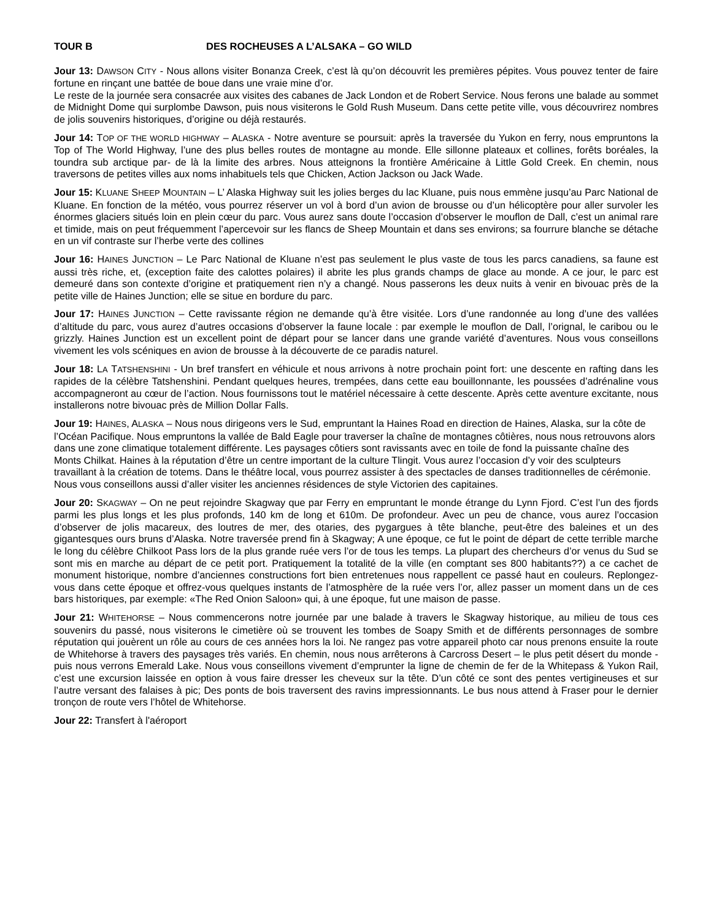TOUR B DES ROCHEUSES A L’ALSAKA – GO WILD
Jour 13: DAWSON CITY - Nous allons visiter Bonanza Creek, c’est là qu’on découvrit les premières pépites. Vous pouvez tenter de faire fortune en rinçant une battée de boue dans une vraie mine d’or.
Le reste de la journée sera consacrée aux visites des cabanes de Jack London et de Robert Service. Nous ferons une balade au sommet de Midnight Dome qui surplombe Dawson, puis nous visiterons le Gold Rush Museum. Dans cette petite ville, vous découvrirez nombres de jolis souvenirs historiques, d’origine ou déjà restaurés.
Jour 14: TOP OF THE WORLD HIGHWAY – ALASKA - Notre aventure se poursuit: après la traversée du Yukon en ferry, nous empruntons la Top of The World Highway, l’une des plus belles routes de montagne au monde. Elle sillonne plateaux et collines, forêts boréales, la toundra sub arctique par- de là la limite des arbres. Nous atteignons la frontière Américaine à Little Gold Creek. En chemin, nous traversons de petites villes aux noms inhabituels tels que Chicken, Action Jackson ou Jack Wade.
Jour 15: KLUANE SHEEP MOUNTAIN – L’ Alaska Highway suit les jolies berges du lac Kluane, puis nous emmène jusqu’au Parc National de Kluane. En fonction de la météo, vous pourrez réserver un vol à bord d’un avion de brousse ou d’un hélicoptère pour aller survoler les énormes glaciers situés loin en plein cœur du parc. Vous aurez sans doute l’occasion d’observer le mouflon de Dall, c’est un animal rare et timide, mais on peut fréquemment l’apercevoir sur les flancs de Sheep Mountain et dans ses environs; sa fourrure blanche se détache en un vif contraste sur l’herbe verte des collines
Jour 16: HAINES JUNCTION – Le Parc National de Kluane n’est pas seulement le plus vaste de tous les parcs canadiens, sa faune est aussi très riche, et, (exception faite des calottes polaires) il abrite les plus grands champs de glace au monde. A ce jour, le parc est demeuré dans son contexte d’origine et pratiquement rien n’y a changé. Nous passerons les deux nuits à venir en bivouac près de la petite ville de Haines Junction; elle se situe en bordure du parc.
Jour 17: HAINES JUNCTION – Cette ravissante région ne demande qu’à être visitée. Lors d’une randonnée au long d’une des vallées d’altitude du parc, vous aurez d’autres occasions d’observer la faune locale : par exemple le mouflon de Dall, l’orignal, le caribou ou le grizzly. Haines Junction est un excellent point de départ pour se lancer dans une grande variété d’aventures. Nous vous conseillons vivement les vols scéniques en avion de brousse à la découverte de ce paradis naturel.
Jour 18: LA TATSHENSHINI - Un bref transfert en véhicule et nous arrivons à notre prochain point fort: une descente en rafting dans les rapides de la célèbre Tatshenshini. Pendant quelques heures, trempées, dans cette eau bouillonnante, les poussées d’adrénaline vous accompagneront au cœur de l’action. Nous fournissons tout le matériel nécessaire à cette descente. Après cette aventure excitante, nous installerons notre bivouac près de Million Dollar Falls.
Jour 19: HAINES, ALASKA – Nous nous dirigeons vers le Sud, empruntant la Haines Road en direction de Haines, Alaska, sur la côte de l’Océan Pacifique. Nous empruntons la vallée de Bald Eagle pour traverser la chaîne de montagnes côtières, nous nous retrouvons alors dans une zone climatique totalement différente. Les paysages côtiers sont ravissants avec en toile de fond la puissante chaîne des Monts Chilkat. Haines à la réputation d’être un centre important de la culture Tlingit. Vous aurez l’occasion d’y voir des sculpteurs travaillant à la création de totems. Dans le théâtre local, vous pourrez assister à des spectacles de danses traditionnelles de cérémonie. Nous vous conseillons aussi d’aller visiter les anciennes résidences de style Victorien des capitaines.
Jour 20: SKAGWAY – On ne peut rejoindre Skagway que par Ferry en empruntant le monde étrange du Lynn Fjord. C’est l’un des fjords parmi les plus longs et les plus profonds, 140 km de long et 610m. De profondeur. Avec un peu de chance, vous aurez l’occasion d’observer de jolis macareux, des loutres de mer, des otaries, des pygargues à tête blanche, peut-être des baleines et un des gigantesques ours bruns d’Alaska. Notre traversée prend fin à Skagway; A une époque, ce fut le point de départ de cette terrible marche le long du célèbre Chilkoot Pass lors de la plus grande ruée vers l’or de tous les temps. La plupart des chercheurs d’or venus du Sud se sont mis en marche au départ de ce petit port. Pratiquement la totalité de la ville (en comptant ses 800 habitants??) a ce cachet de monument historique, nombre d’anciennes constructions fort bien entretenues nous rappellent ce passé haut en couleurs. Replongez-vous dans cette époque et offrez-vous quelques instants de l’atmosphère de la ruée vers l’or, allez passer un moment dans un de ces bars historiques, par exemple: «The Red Onion Saloon» qui, à une époque, fut une maison de passe.
Jour 21: WHITEHORSE – Nous commencerons notre journée par une balade à travers le Skagway historique, au milieu de tous ces souvenirs du passé, nous visiterons le cimetière où se trouvent les tombes de Soapy Smith et de différents personnages de sombre réputation qui jouèrent un rôle au cours de ces années hors la loi. Ne rangez pas votre appareil photo car nous prenons ensuite la route de Whitehorse à travers des paysages très variés. En chemin, nous nous arrêterons à Carcross Desert – le plus petit désert du monde - puis nous verrons Emerald Lake. Nous vous conseillons vivement d’emprunter la ligne de chemin de fer de la Whitepass & Yukon Rail, c’est une excursion laissée en option à vous faire dresser les cheveux sur la tête. D’un côté ce sont des pentes vertigineuses et sur l’autre versant des falaises à pic; Des ponts de bois traversent des ravins impressionnants. Le bus nous attend à Fraser pour le dernier tronçon de route vers l’hôtel de Whitehorse.
Jour 22: Transfert à l'aéroport